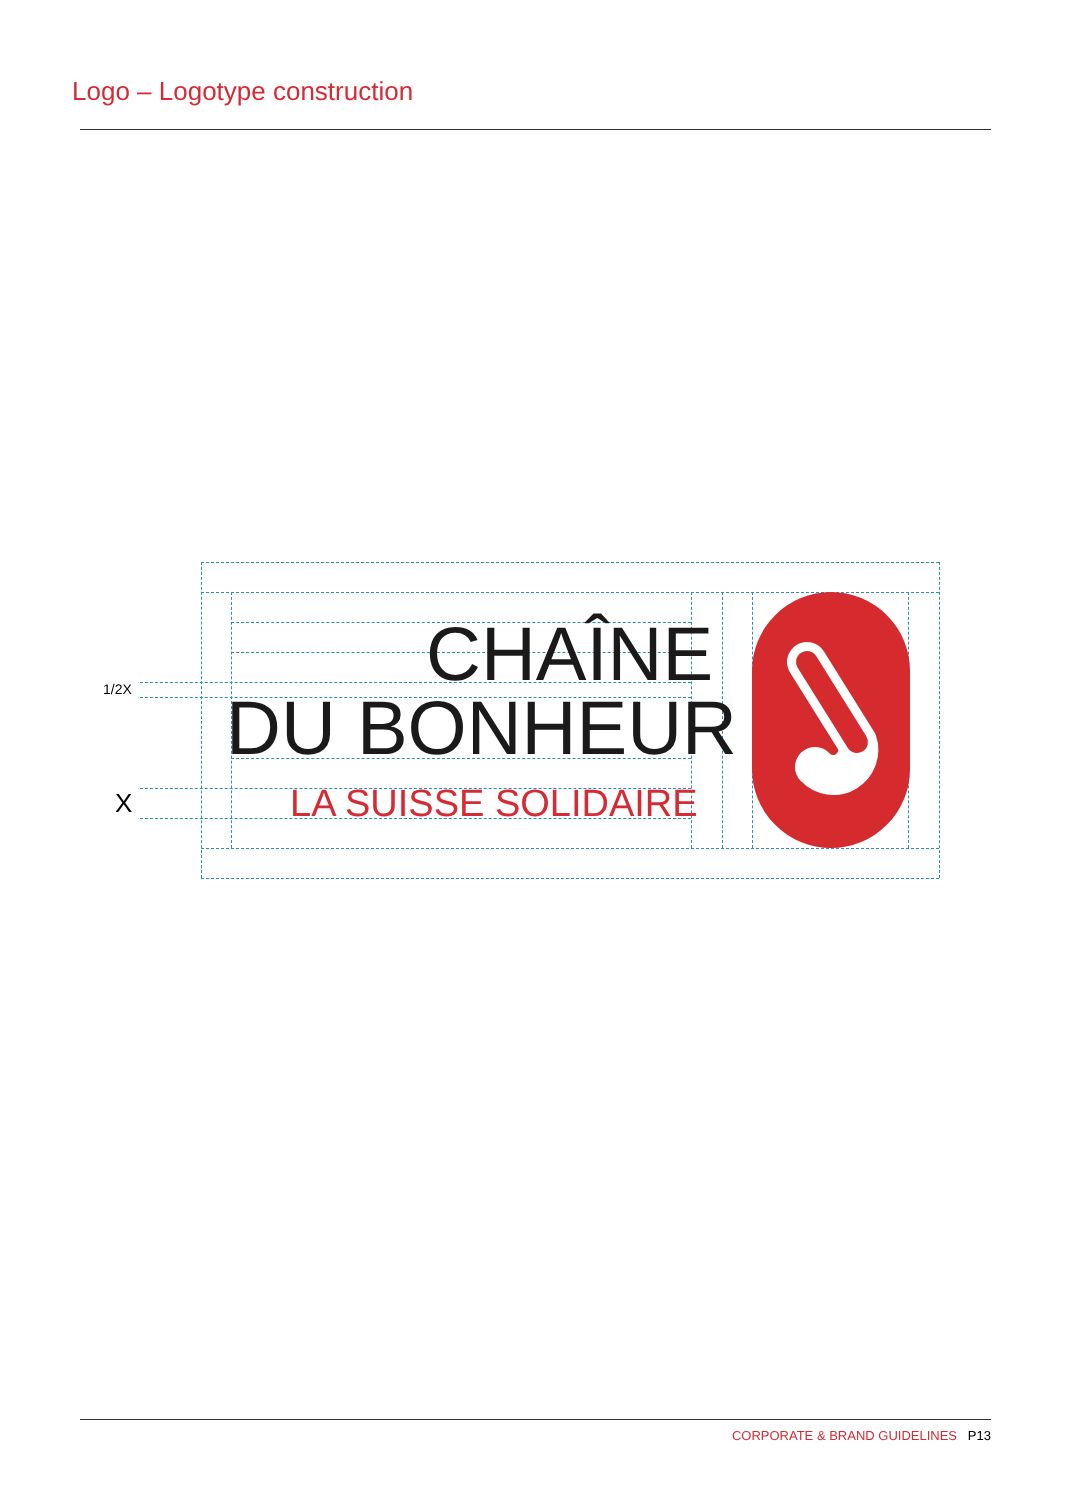Logo – Logotype construction
1/2X
X
CHAÎNE
DU BONHEUR
LA SUISSE SOLIDAIRE
CORPORATE & BRAND GUIDELINES P13